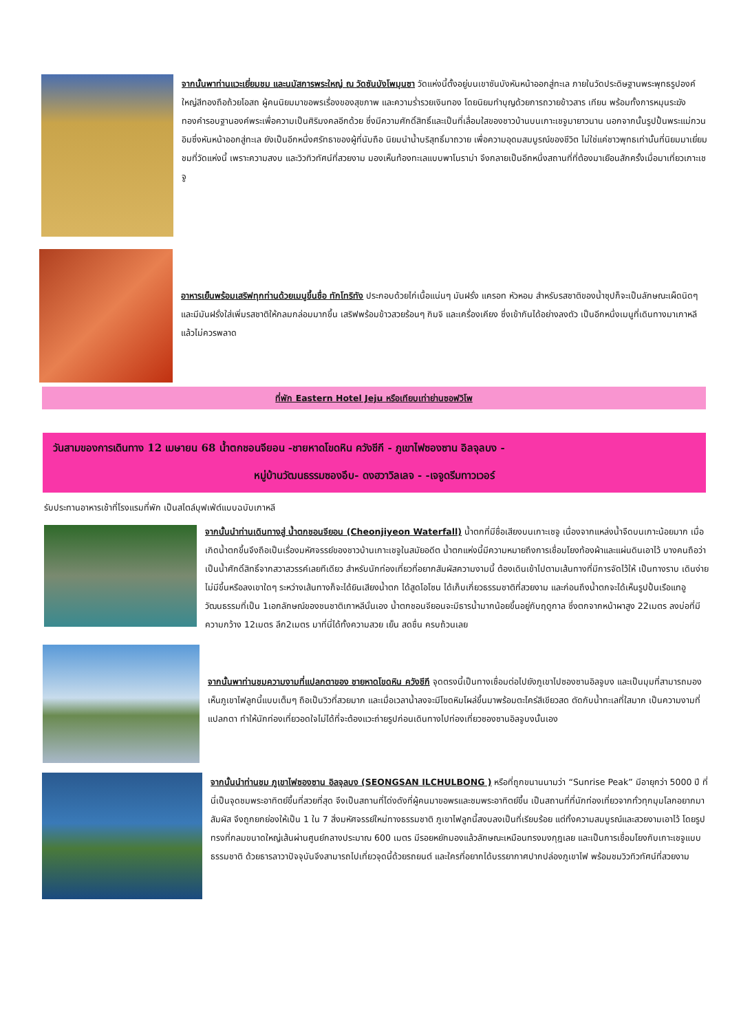จากนั้นพาท่านแวะเยี่ยมชม และนมัสการพระใหญ่ ณ วัดซันบังโพมุนซา วัดแห่งนี้ตั้งอยู่บนเขาซันบังหันหน้าออกสู่ทะเล ภายในวัดประดิษฐานพระพุทธรูปองค์ใหญ่สีทองถือถ้วยโอสถ ผู้คนนิยมมาขอพรเรื่องของสุขภาพ และความร่ำรวยเงินทอง โดยนิยมทำบุญด้วยการถวายข้าวสาร เทียน พร้อมทั้งการหมุนระฆังทองคำรอบฐานองค์พระเพื่อความเป็นศิริมงคลอีกด้วย ซึ่งมีความศักดิ์สิทธิ์และเป็นที่เลื่อมใสของชาวบ้านบนเกาะเชจูมายาวนาน นอกจากนั้นรูปปั้นพระแม่กวนอิมซึ่งหันหน้าออกสู่ทะเล ยังเป็นอีกหนึ่งศรัทธาของผู้ที่นับถือ นิยมนำน้ำบริสุทธิ์มาถวาย เพื่อความอุดมสมบูรณ์ของชีวิต ไม่ใช่แค่ชาวพุทธเท่านั้นที่นิยมมาเยี่ยมชมที่วัดแห่งนี้ เพราะความสงบ และวิวทิวทัศน์ที่สวยงาม มองเห็นท้องทะเลแบบพาโนราม่า จึงกลายเป็นอีกหนึ่งสถานที่ที่ต้องมาเยือนสักครั้งเมื่อมาเที่ยวเกาะเชจู
อาหารเย็นพร้อมเสริฟทุกท่านด้วยเมนูขึ้นชื่อ ทักโทริทัง ประกอบด้วยไก่เนื้อแน่นๆ มันฝรั่ง แครอท หัวหอม สำหรับรสชาติของน้ำซุปก็จะเป็นลักษณะเผ็ดนิดๆ และมีมันฝรั่งใส่เพิ่มรสชาติให้กลมกล่อมมากขึ้น เสริฟพร้อมข้าวสวยร้อนๆ กิมจิ และเครื่องเคียง ซึ่งเข้ากันได้อย่างลงตัว เป็นอีกหนึ่งเมนูที่เดินทางมาเกาหลีแล้วไม่ควรพลาด
ที่พัก Eastern Hotel Jeju หรือเทียบเท่าย่านซอฟวิโพ
วันสามของการเดินทาง 12 เมษายน 68 น้ำตกชอนจียอน -ชายหาดโขดหิน ควังชีกี - ภูเขาไฟซองซาน อิลจุลบง -
หมู่บ้านวัฒนธรรมซองอึบ- ดงฮวาวิลเลจ - -เจจูดรีมทาวเวอร์
รับประทานอาหารเช้าที่โรงแรมที่พัก เป็นสไตล์บุฟเฟ่ต์แบบฉบับเกาหลี
จากนั้นนำท่านเดินทางสู่ น้ำตกชอนจียอน (Cheonjiyeon Waterfall) น้ำตกที่มีชื่อเสียงบนเกาะเชจู เนื่องจากแหล่งน้ำจืดบนเกาะน้อยมาก เมื่อเกิดน้ำตกขึ้นจึงถือเป็นเรื่องมหัศจรรย์ของชาวบ้านเกาะเชจูในสมัยอดีต น้ำตกแห่งนี้มีความหมายถึงการเชื่อมโยงท้องผ้าและแผ่นดินเอาไว้ บางคนถือว่าเป็นน้ำศักดิ์สิทธิ์จากสวาสวรรค์เลยทีเดียว สำหรับนักท่องเที่ยวที่อยากสัมผัสความงามนี้ ต้องเดินเข้าไปตามเส้นทางที่มีการจัดไว้ให้ เป็นทางราบ เดินง่ายไม่มีขึ้นหรือลงเขาใดๆ ระหว่างเส้นทางก็จะได้ยินเสียงน้ำตก ได้สูดโอโซน ได้เก็บเกี่ยวธรรมชาติที่สวยงาม และก่อนถึงน้ำตกจะได้เห็นรูปปั้นเรือแทอู วัฒนธรรมที่เป็น 1เอกลักษณ์ของชนชาติเกาหลีนั่นเอง น้ำตกชอนจียอนจะมีธารน้ำมากน้อยขึ้นอยู่กับฤดูกาล ซึ่งตกจากหน้าผาสูง 22เมตร ลงบ่อที่มีความกว้าง 12เมตร ลึก2เมตร มาที่นี่ได้ทั้งความสวย เย็น สดชื่น ครบถ้วนเลย
จากนั้นพาท่านชมความงามที่แปลกตาของ ชายหาดโขดหิน ควังชีกี จุดตรงนี้เป็นทางเชื่อมต่อไปยังภูเขาไปซองซานอิลจูบง และเป็นมุมที่สามารถมองเห็นภูเขาไฟลูกนี้แบบเต็มๆ ถือเป็นวิวที่สวยมาก และเมื่อเวลาน้ำลงจะมีโขดหิมโผล่ขึ้นมาพร้อมตะไคร่สีเขียวสด ตัดกับน้ำทะเลที่ใสมาก เป็นความงามที่แปลกตา ทำให้นักท่องเที่ยวอดใจไม่ได้ที่จะต้องแวะถ่ายรูปก่อนเดินทางไปท่องเที่ยวซองซานอิลจูบงนั้นเอง
จากนั้นนำท่านชม ภูเขาไฟซองซาน อิลจุลบง (SEONGSAN ILCHULBONG ) หรือที่ถูกขนานนามว่า “Sunrise Peak” มีอายุกว่า 5000 ปี ที่นี่เป็นจุดชมพระอาทิตย์ขึ้นที่สวยที่สุด จึงเป็นสถานที่โด่งดังที่ผู้คนมาขอพรและชมพระอาทิตย์ขึ้น เป็นสถานที่ที่นักท่องเที่ยวจากทั่วทุกมุมโลกอยากมาสัมผัส จึงถูกยกย่องให้เป็น 1 ใน 7 สิ่งมหัศจรรย์ใหม่ทางธรรมชาติ ภูเขาไฟลูกนี้สงบลงเป็นที่เรียบร้อย แต่ทิ้งความสมบูรณ์และสวยงามเอาไว้ โดยรูปทรงที่กลมขนาดใหญ่เส้นผ่านศูนย์กลางประมาณ 600 เมตร มีรอยหยักมองแล้วลักษณะเหมือนทรงมงกุฎเลย และเป็นการเชื่อมโยงกับเกาะเชจูแบบธรรมชาติ ด้วยธารลาวาปัจจุบันจึงสามารถไปเที่ยวจุดนี้ด้วยรถยนต์ และใครที่อยากได้บรรยากาศปากปล่องภูเขาไฟ พร้อมชมวิวทิวทัศน์ที่สวยงาม